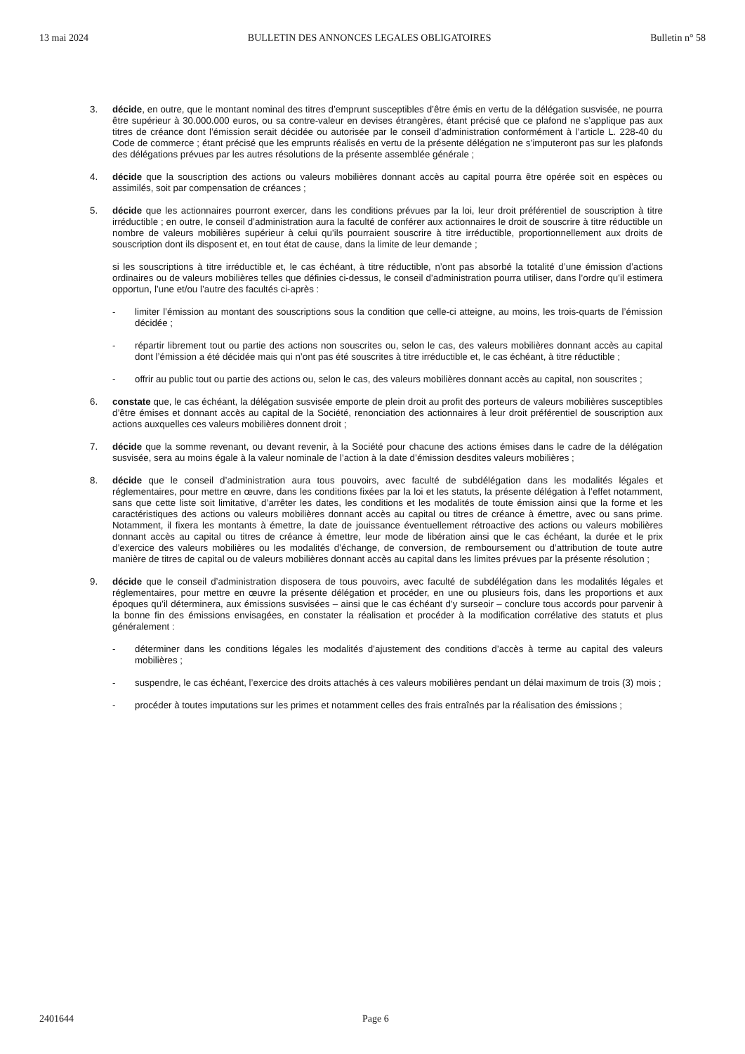13 mai 2024 BULLETIN DES ANNONCES LEGALES OBLIGATOIRES Bulletin n° 58
3. décide, en outre, que le montant nominal des titres d’emprunt susceptibles d’être émis en vertu de la délégation susvisée, ne pourra être supérieur à 30.000.000 euros, ou sa contre-valeur en devises étrangères, étant précisé que ce plafond ne s’applique pas aux titres de créance dont l’émission serait décidée ou autorisée par le conseil d’administration conformément à l’article L. 228-40 du Code de commerce ; étant précisé que les emprunts réalisés en vertu de la présente délégation ne s’imputeront pas sur les plafonds des délégations prévues par les autres résolutions de la présente assemblée générale ;
4. décide que la souscription des actions ou valeurs mobilières donnant accès au capital pourra être opérée soit en espèces ou assimilés, soit par compensation de créances ;
5. décide que les actionnaires pourront exercer, dans les conditions prévues par la loi, leur droit préférentiel de souscription à titre irréductible ; en outre, le conseil d’administration aura la faculté de conférer aux actionnaires le droit de souscrire à titre réductible un nombre de valeurs mobilières supérieur à celui qu’ils pourraient souscrire à titre irréductible, proportionnellement aux droits de souscription dont ils disposent et, en tout état de cause, dans la limite de leur demande ;
si les souscriptions à titre irréductible et, le cas échéant, à titre réductible, n’ont pas absorbé la totalité d’une émission d’actions ordinaires ou de valeurs mobilières telles que définies ci-dessus, le conseil d’administration pourra utiliser, dans l’ordre qu’il estimera opportun, l’une et/ou l’autre des facultés ci-après :
- limiter l’émission au montant des souscriptions sous la condition que celle-ci atteigne, au moins, les trois-quarts de l’émission décidée ;
- répartir librement tout ou partie des actions non souscrites ou, selon le cas, des valeurs mobilières donnant accès au capital dont l’émission a été décidée mais qui n’ont pas été souscrites à titre irréductible et, le cas échéant, à titre réductible ;
- offrir au public tout ou partie des actions ou, selon le cas, des valeurs mobilières donnant accès au capital, non souscrites ;
6. constate que, le cas échéant, la délégation susvisée emporte de plein droit au profit des porteurs de valeurs mobilières susceptibles d’être émises et donnant accès au capital de la Société, renonciation des actionnaires à leur droit préférentiel de souscription aux actions auxquelles ces valeurs mobilières donnent droit ;
7. décide que la somme revenant, ou devant revenir, à la Société pour chacune des actions émises dans le cadre de la délégation susvisée, sera au moins égale à la valeur nominale de l’action à la date d’émission desdites valeurs mobilières ;
8. décide que le conseil d’administration aura tous pouvoirs, avec faculté de subdélégation dans les modalités légales et réglementaires, pour mettre en œuvre, dans les conditions fixées par la loi et les statuts, la présente délégation à l’effet notamment, sans que cette liste soit limitative, d’arrêter les dates, les conditions et les modalités de toute émission ainsi que la forme et les caractéristiques des actions ou valeurs mobilières donnant accès au capital ou titres de créance à émettre, avec ou sans prime. Notamment, il fixera les montants à émettre, la date de jouissance éventuellement rétroactive des actions ou valeurs mobilières donnant accès au capital ou titres de créance à émettre, leur mode de libération ainsi que le cas échéant, la durée et le prix d’exercice des valeurs mobilières ou les modalités d’échange, de conversion, de remboursement ou d’attribution de toute autre manière de titres de capital ou de valeurs mobilières donnant accès au capital dans les limites prévues par la présente résolution ;
9. décide que le conseil d’administration disposera de tous pouvoirs, avec faculté de subdélégation dans les modalités légales et réglementaires, pour mettre en œuvre la présente délégation et procéder, en une ou plusieurs fois, dans les proportions et aux époques qu’il déterminera, aux émissions susvisées – ainsi que le cas échéant d’y surseoir – conclure tous accords pour parvenir à la bonne fin des émissions envisagées, en constater la réalisation et procéder à la modification corrélative des statuts et plus généralement :
- déterminer dans les conditions légales les modalités d’ajustement des conditions d’accès à terme au capital des valeurs mobilières ;
- suspendre, le cas échéant, l’exercice des droits attachés à ces valeurs mobilières pendant un délai maximum de trois (3) mois ;
- procéder à toutes imputations sur les primes et notamment celles des frais entraînés par la réalisation des émissions ;
2401644 Page 6